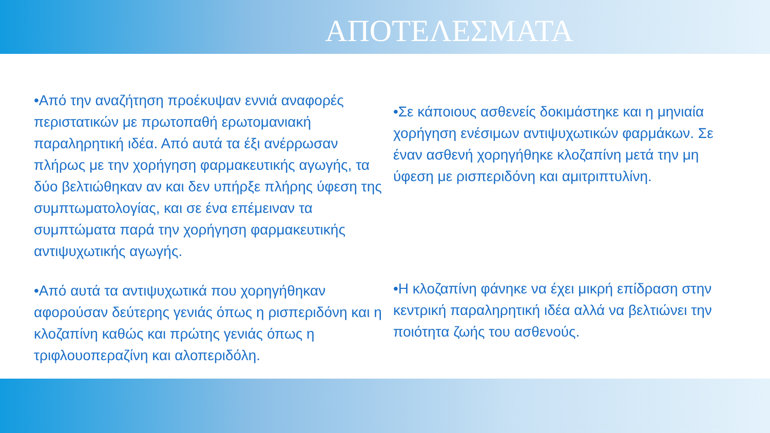ΑΠΟΤΕΛΕΣΜΑΤΑ
•Από την αναζήτηση προέκυψαν εννιά αναφορές περιστατικών με πρωτοπαθή ερωτομανιακή παραληρητική ιδέα. Από αυτά τα έξι ανέρρωσαν πλήρως με την χορήγηση φαρμακευτικής αγωγής, τα δύο βελτιώθηκαν αν και δεν υπήρξε πλήρης ύφεση της συμπτωματολογίας, και σε ένα επέμειναν τα συμπτώματα παρά την χορήγηση φαρμακευτικής αντιψυχωτικής αγωγής.
•Σε κάποιους ασθενείς δοκιμάστηκε και η μηνιαία χορήγηση ενέσιμων αντιψυχωτικών φαρμάκων. Σε έναν ασθενή χορηγήθηκε κλοζαπίνη μετά την μη ύφεση με ρισπεριδόνη και αμιτριπτυλίνη.
•Από αυτά τα αντιψυχωτικά που χορηγήθηκαν αφορούσαν δεύτερης γενιάς όπως η ρισπεριδόνη και η κλοζαπίνη καθώς και πρώτης γενιάς όπως η τριφλουοπεραζίνη και αλοπεριδόλη.
•Η κλοζαπίνη φάνηκε να έχει μικρή επίδραση στην κεντρική παραληρητική ιδέα αλλά να βελτιώνει την ποιότητα ζωής του ασθενούς.